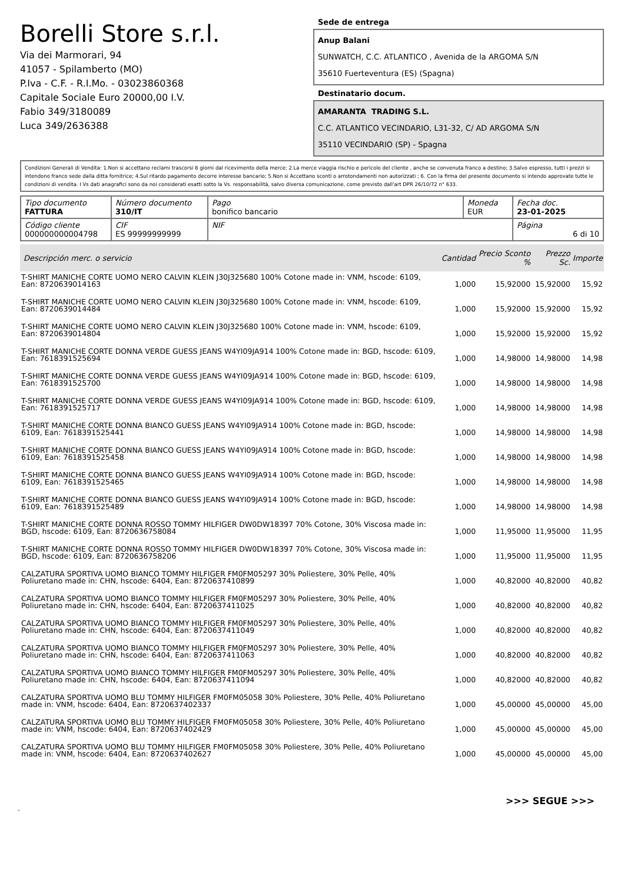Borelli Store s.r.l.
Via dei Marmorari, 94
41057 - Spilamberto (MO)
P.Iva - C.F. - R.I.Mo. - 03023860368
Capitale Sociale Euro 20000,00 I.V.
Fabio 349/3180089
Luca 349/2636388
Sede de entrega
Anup Balani
SUNWATCH, C.C. ATLANTICO , Avenida de la ARGOMA S/N
35610 Fuerteventura (ES) (Spagna)
Destinatario docum.
AMARANTA TRADING S.L.
C.C. ATLANTICO VECINDARIO, L31-32, C/ AD ARGOMA S/N
35110 VECINDARIO (SP) - Spagna
Condizioni Generali di Vendita: 1.Non si accettano reclami trascorsi 8 giorni dal ricevimento della merce; 2.La merce viaggia rischio e pericolo del cliente , anche se convenuta franco a destino; 3.Salvo espresso, tutti i prezzi si intendono franco sede dalla ditta fornitrice; 4.Sul ritardo pagamento decorre interesse bancario; 5.Non si Accettano sconti o arrotondamenti non autorizzati ; 6. Con la firma del presente documento si intendo approvate tutte le condizioni di vendita. I Vs dati anagrafici sono da noi considerati esatti sotto la Vs. responsabilità, salvo diversa comunicazione, come previsto dall'art DPR 26/10/72 n° 633.
| Tipo documento FATTURA | Número documento 310/IT | Pago bonifico bancario | Moneda EUR | Fecha doc. 23-01-2025 |
| Código cliente 000000000004798 | CIF ES 99999999999 | NIF | | Página 6 di 10 |
| Descripción merc. o servicio | Cantidad | Precio Sconto % | Prezzo Sc. | Importe |
| --- | --- | --- | --- | --- |
| T-SHIRT MANICHE CORTE UOMO NERO CALVIN KLEIN J30J325680 100% Cotone made in: VNM, hscode: 6109, Ean: 8720639014163 | 1,000 | 15,92000 | 15,92000 | 15,92 |
| T-SHIRT MANICHE CORTE UOMO NERO CALVIN KLEIN J30J325680 100% Cotone made in: VNM, hscode: 6109, Ean: 8720639014484 | 1,000 | 15,92000 | 15,92000 | 15,92 |
| T-SHIRT MANICHE CORTE UOMO NERO CALVIN KLEIN J30J325680 100% Cotone made in: VNM, hscode: 6109, Ean: 8720639014804 | 1,000 | 15,92000 | 15,92000 | 15,92 |
| T-SHIRT MANICHE CORTE DONNA VERDE GUESS JEANS W4YI09JA914 100% Cotone made in: BGD, hscode: 6109, Ean: 7618391525694 | 1,000 | 14,98000 | 14,98000 | 14,98 |
| T-SHIRT MANICHE CORTE DONNA VERDE GUESS JEANS W4YI09JA914 100% Cotone made in: BGD, hscode: 6109, Ean: 7618391525700 | 1,000 | 14,98000 | 14,98000 | 14,98 |
| T-SHIRT MANICHE CORTE DONNA VERDE GUESS JEANS W4YI09JA914 100% Cotone made in: BGD, hscode: 6109, Ean: 7618391525717 | 1,000 | 14,98000 | 14,98000 | 14,98 |
| T-SHIRT MANICHE CORTE DONNA BIANCO GUESS JEANS W4YI09JA914 100% Cotone made in: BGD, hscode: 6109, Ean: 7618391525441 | 1,000 | 14,98000 | 14,98000 | 14,98 |
| T-SHIRT MANICHE CORTE DONNA BIANCO GUESS JEANS W4YI09JA914 100% Cotone made in: BGD, hscode: 6109, Ean: 7618391525458 | 1,000 | 14,98000 | 14,98000 | 14,98 |
| T-SHIRT MANICHE CORTE DONNA BIANCO GUESS JEANS W4YI09JA914 100% Cotone made in: BGD, hscode: 6109, Ean: 7618391525465 | 1,000 | 14,98000 | 14,98000 | 14,98 |
| T-SHIRT MANICHE CORTE DONNA BIANCO GUESS JEANS W4YI09JA914 100% Cotone made in: BGD, hscode: 6109, Ean: 7618391525489 | 1,000 | 14,98000 | 14,98000 | 14,98 |
| T-SHIRT MANICHE CORTE DONNA ROSSO TOMMY HILFIGER DW0DW18397 70% Cotone, 30% Viscosa made in: BGD, hscode: 6109, Ean: 8720636758084 | 1,000 | 11,95000 | 11,95000 | 11,95 |
| T-SHIRT MANICHE CORTE DONNA ROSSO TOMMY HILFIGER DW0DW18397 70% Cotone, 30% Viscosa made in: BGD, hscode: 6109, Ean: 8720636758206 | 1,000 | 11,95000 | 11,95000 | 11,95 |
| CALZATURA SPORTIVA UOMO BIANCO TOMMY HILFIGER FM0FM05297 30% Poliestere, 30% Pelle, 40% Poliuretano made in: CHN, hscode: 6404, Ean: 8720637410899 | 1,000 | 40,82000 | 40,82000 | 40,82 |
| CALZATURA SPORTIVA UOMO BIANCO TOMMY HILFIGER FM0FM05297 30% Poliestere, 30% Pelle, 40% Poliuretano made in: CHN, hscode: 6404, Ean: 8720637411025 | 1,000 | 40,82000 | 40,82000 | 40,82 |
| CALZATURA SPORTIVA UOMO BIANCO TOMMY HILFIGER FM0FM05297 30% Poliestere, 30% Pelle, 40% Poliuretano made in: CHN, hscode: 6404, Ean: 8720637411049 | 1,000 | 40,82000 | 40,82000 | 40,82 |
| CALZATURA SPORTIVA UOMO BIANCO TOMMY HILFIGER FM0FM05297 30% Poliestere, 30% Pelle, 40% Poliuretano made in: CHN, hscode: 6404, Ean: 8720637411063 | 1,000 | 40,82000 | 40,82000 | 40,82 |
| CALZATURA SPORTIVA UOMO BIANCO TOMMY HILFIGER FM0FM05297 30% Poliestere, 30% Pelle, 40% Poliuretano made in: CHN, hscode: 6404, Ean: 8720637411094 | 1,000 | 40,82000 | 40,82000 | 40,82 |
| CALZATURA SPORTIVA UOMO BLU TOMMY HILFIGER FM0FM05058 30% Poliestere, 30% Pelle, 40% Poliuretano made in: VNM, hscode: 6404, Ean: 8720637402337 | 1,000 | 45,00000 | 45,00000 | 45,00 |
| CALZATURA SPORTIVA UOMO BLU TOMMY HILFIGER FM0FM05058 30% Poliestere, 30% Pelle, 40% Poliuretano made in: VNM, hscode: 6404, Ean: 8720637402429 | 1,000 | 45,00000 | 45,00000 | 45,00 |
| CALZATURA SPORTIVA UOMO BLU TOMMY HILFIGER FM0FM05058 30% Poliestere, 30% Pelle, 40% Poliuretano made in: VNM, hscode: 6404, Ean: 8720637402627 | 1,000 | 45,00000 | 45,00000 | 45,00 |
>>> SEGUE >>>
-